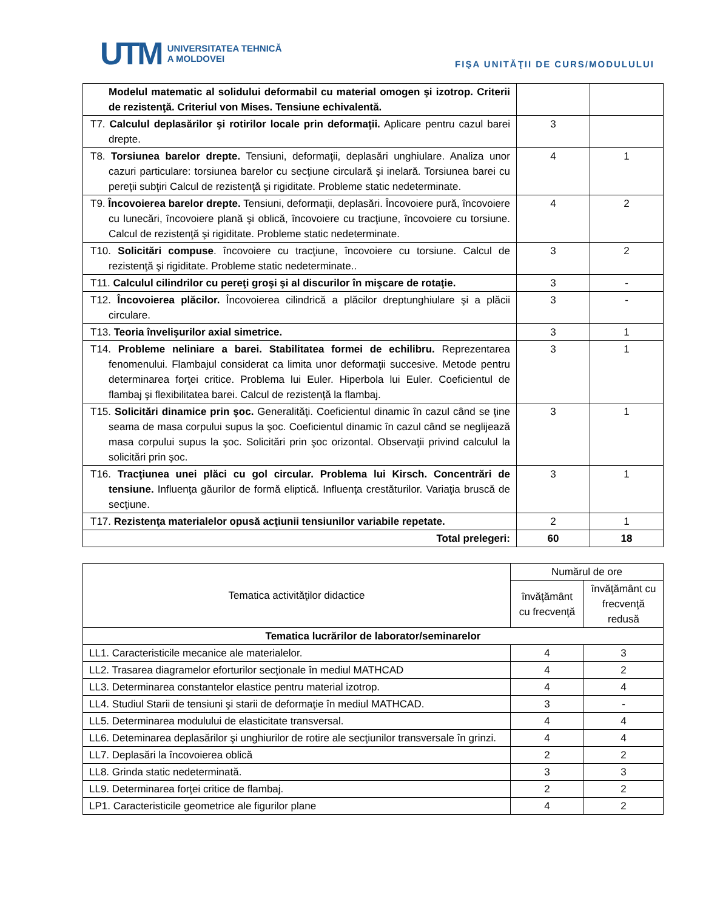UTM UNIVERSITATEA TEHNICĂ
A MOLDOVEI
FIŞA UNITĂŢII DE CURS/MODULULUI
| Modelul matematic al solidului deformabil cu material omogen şi izotrop. Criterii de rezistenţă. Criteriul von Mises. Tensiune echivalentă. | | |
| T7. Calculul deplasărilor şi rotirilor locale prin deformaţii. Aplicare pentru cazul barei drepte. | 3 | |
| T8. Torsiunea barelor drepte. Tensiuni, deformaţii, deplasări unghiulare. Analiza unor cazuri particulare: torsiunea barelor cu secţiune circulară şi inelară. Torsiunea barei cu pereţii subţiri Calcul de rezistenţă şi rigiditate. Probleme static nedeterminate. | 4 | 1 |
| T9. Încovoierea barelor drepte. Tensiuni, deformaţii, deplasări. Încovoiere pură, încovoiere cu lunecări, încovoiere plană şi oblică, încovoiere cu tracţiune, încovoiere cu torsiune. Calcul de rezistenţă şi rigiditate. Probleme static nedeterminate. | 4 | 2 |
| T10. Solicitări compuse . încovoiere cu tracţiune, încovoiere cu torsiune. Calcul de rezistenţă şi rigiditate. Probleme static nedeterminate.. | 3 | 2 |
| T11. Calculul cilindrilor cu pereţi groşi şi al discurilor în mişcare de rotaţie. | 3 | - |
| T12. Încovoierea plăcilor. Încovoierea cilindrică a plăcilor dreptunghiulare şi a plăcii circulare. | 3 | - |
| T13. Teoria învelişurilor axial simetrice. | 3 | 1 |
| T14. Probleme neliniare a barei. Stabilitatea formei de echilibru. Reprezentarea fenomenului. Flambajul considerat ca limita unor deformaţii succesive. Metode pentru determinarea forţei critice. Problema lui Euler. Hiperbola lui Euler. Coeficientul de flambaj şi flexibilitatea barei. Calcul de rezistenţă la flambaj. | 3 | 1 |
| T15. Solicitări dinamice prin şoc. Generalităţi. Coeficientul dinamic în cazul când se ţine seama de masa corpului supus la şoc. Coeficientul dinamic în cazul când se neglijează masa corpului supus la şoc. Solicitări prin şoc orizontal. Observaţii privind calculul la solicitări prin şoc. | 3 | 1 |
| T16. Tracţiunea unei plăci cu gol circular. Problema lui Kirsch. Concentrări de tensiune. Influenţa găurilor de formă eliptică. Influenţa crestăturilor. Variaţia bruscă de secţiune. | 3 | 1 |
| T17. Rezistenţa materialelor opusă acţiunii tensiunilor variabile repetate. | 2 | 1 |
| Total prelegeri: | 60 | 18 |
| Tematica activităţilor didactice | Numărul de ore | |
| --- | --- | --- |
| | învăţământ cu frecvenţă | învăţământ cu frecvenţă redusă |
| Tematica lucrărilor de laborator/seminarelor | | |
| LL1. Caracteristicile mecanice ale materialelor. | 4 | 3 |
| LL2. Trasarea diagramelor eforturilor secţionale în mediul MATHCAD | 4 | 2 |
| LL3. Determinarea constantelor elastice pentru material izotrop. | 4 | 4 |
| LL4. Studiul Starii de tensiuni şi starii de deformaţie în mediul MATHCAD. | 3 | - |
| LL5. Determinarea modulului de elasticitate transversal. | 4 | 4 |
| LL6. Deteminarea deplasărilor şi unghiurilor de rotire ale secţiunilor transversale în grinzi. | 4 | 4 |
| LL7. Deplasări la încovoierea oblică | 2 | 2 |
| LL8. Grinda static nedeterminată. | 3 | 3 |
| LL9. Determinarea forţei critice de flambaj. | 2 | 2 |
| LP1. Caracteristicile geometrice ale figurilor plane | 4 | 2 |